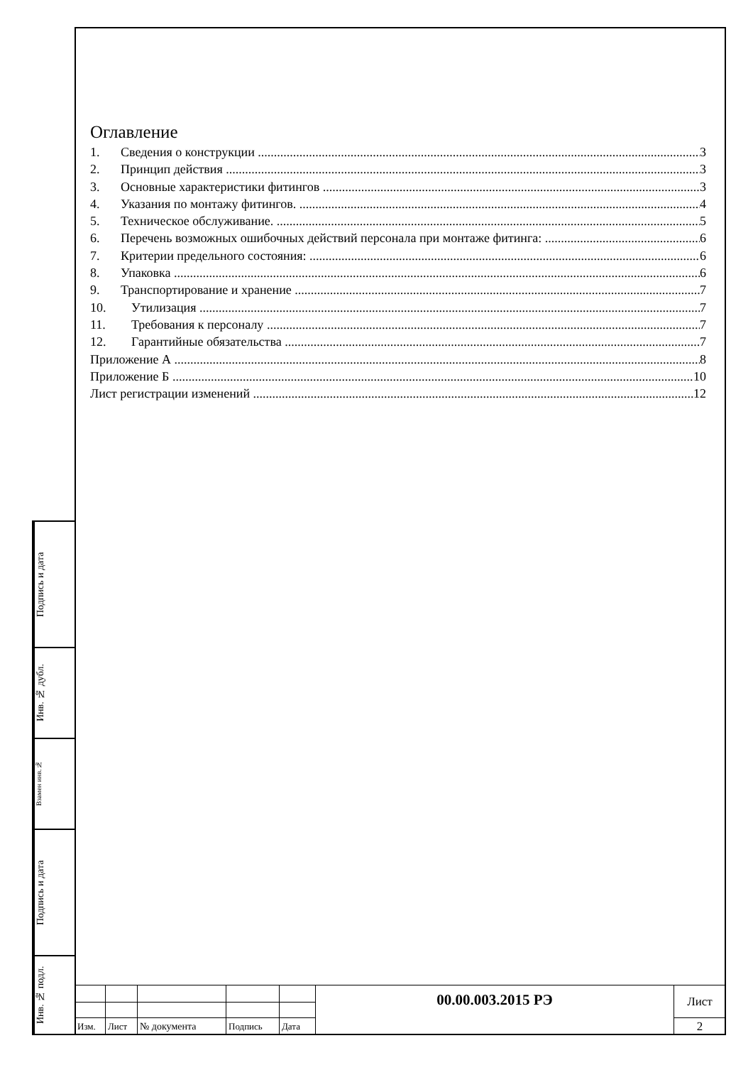Оглавление
1. Сведения о конструкции 3
2. Принцип действия 3
3. Основные характеристики фитингов 3
4. Указания по монтажу фитингов. 4
5. Техническое обслуживание. 5
6. Перечень возможных ошибочных действий персонала при монтаже фитинга: 6
7. Критерии предельного состояния: 6
8. Упаковка 6
9. Транспортирование и хранение 7
10. Утилизация 7
11. Требования к персоналу 7
12. Гарантийные обязательства 7
Приложение А 8
Приложение Б 10
Лист регистрации изменений 12
Подпись и дата
Инв. № дубл.
Взамен инв.№
Подпись и дата
Инв. № подл.
| | | | | | 00.00.003.2015 РЭ | Лист |
| Изм. | Лист | № документа | Подпись | Дата | | 2 |